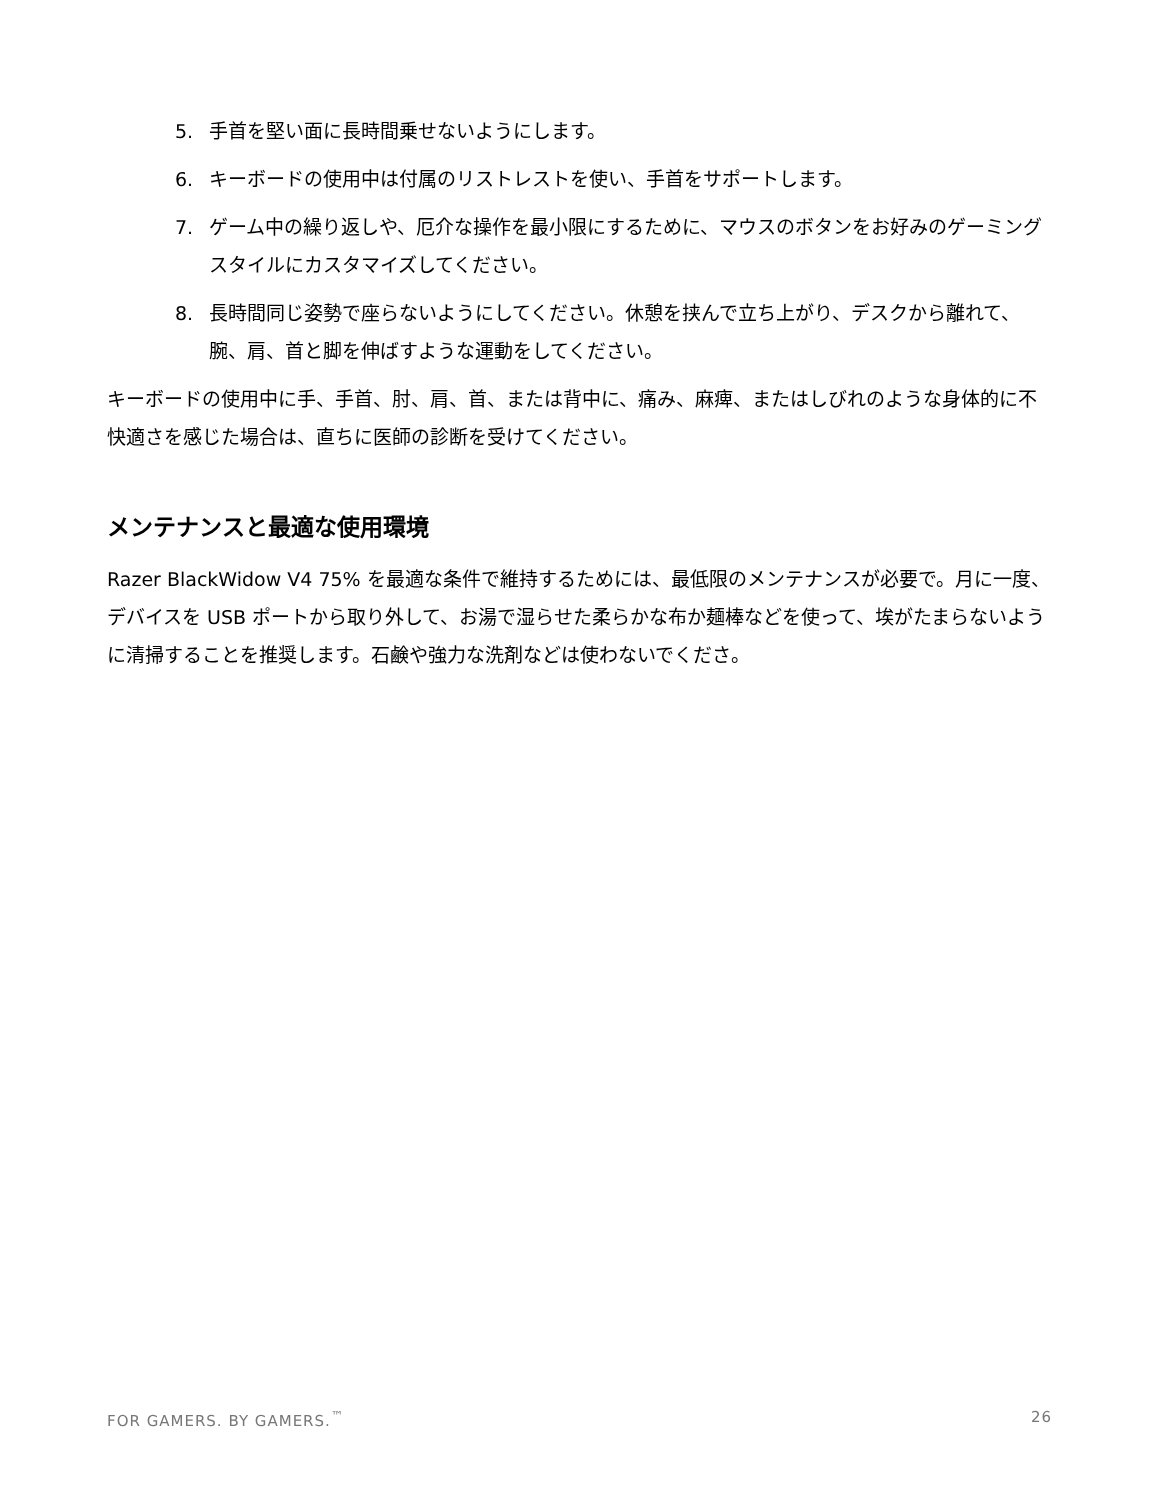5. 手首を堅い面に長時間乗せないようにします。
6. キーボードの使用中は付属のリストレストを使い、手首をサポートします。
7. ゲーム中の繰り返しや、厄介な操作を最小限にするために、マウスのボタンをお好みのゲーミングスタイルにカスタマイズしてください。
8. 長時間同じ姿勢で座らないようにしてください。休憩を挟んで立ち上がり、デスクから離れて、腕、肩、首と脚を伸ばすような運動をしてください。
キーボードの使用中に手、手首、肘、肩、首、または背中に、痛み、麻痺、またはしびれのような身体的に不快適さを感じた場合は、直ちに医師の診断を受けてください。
メンテナンスと最適な使用環境
Razer BlackWidow V4 75% を最適な条件で維持するためには、最低限のメンテナンスが必要で。月に一度、デバイスを USB ポートから取り外して、お湯で湿らせた柔らかな布か麺棒などを使って、埃がたまらないように清掃することを推奨します。石鹸や強力な洗剤などは使わないでくださ。
FOR GAMERS. BY GAMERS.<sup>™</sup> 26